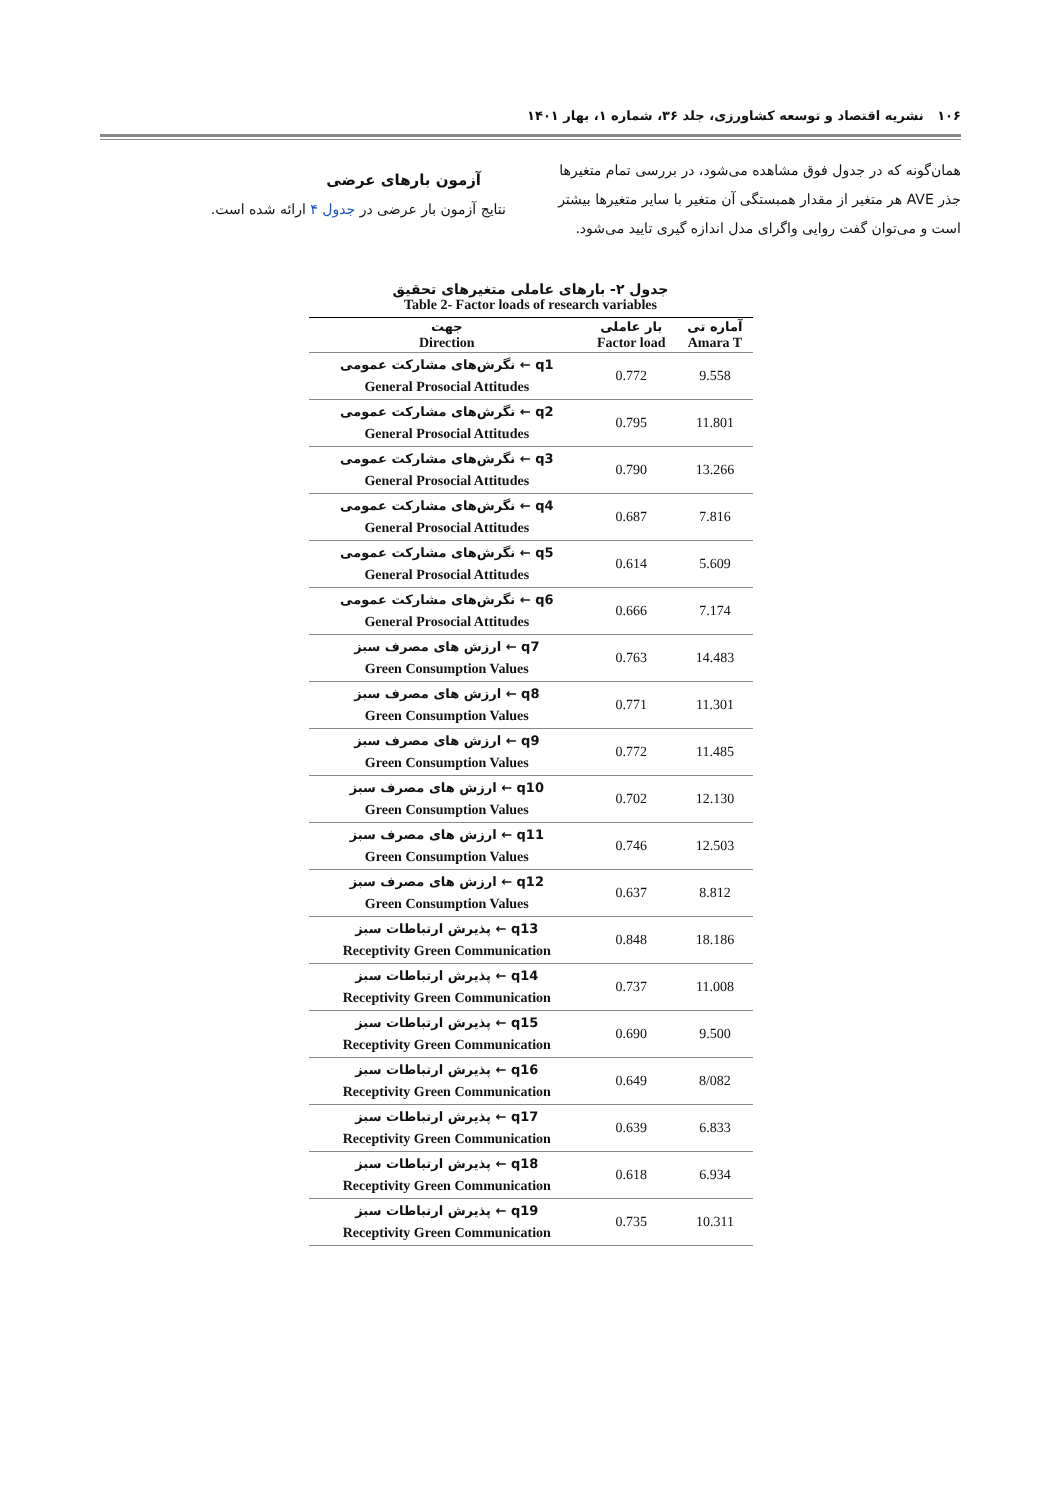۱۰۶ نشریه اقتصاد و توسعه کشاورزی، جلد ۳۶، شماره ۱، بهار ۱۴۰۱
همان‌گونه که در جدول فوق مشاهده می‌شود، در بررسی تمام متغیرها جذر AVE هر متغیر از مقدار همبستگی آن متغیر با سایر متغیرها بیشتر است و می‌توان گفت روایی واگرای مدل اندازه گیری تایید می‌شود.
آزمون بارهای عرضی
نتایج آزمون بار عرضی در جدول ۴ ارائه شده است.
جدول ۲- بارهای عاملی متغیرهای تحقیق
Table 2- Factor loads of research variables
| جهت Direction | بار عاملی Factor load | آماره تی Amara T |
| --- | --- | --- |
| نگرش‌های مشارکت عمومی ← q1 General Prosocial Attitudes | 0.772 | 9.558 |
| نگرش‌های مشارکت عمومی ← q2 General Prosocial Attitudes | 0.795 | 11.801 |
| نگرش‌های مشارکت عمومی ← q3 General Prosocial Attitudes | 0.790 | 13.266 |
| نگرش‌های مشارکت عمومی ← q4 General Prosocial Attitudes | 0.687 | 7.816 |
| نگرش‌های مشارکت عمومی ← q5 General Prosocial Attitudes | 0.614 | 5.609 |
| نگرش‌های مشارکت عمومی ← q6 General Prosocial Attitudes | 0.666 | 7.174 |
| ارزش های مصرف سبز ← q7 Green Consumption Values | 0.763 | 14.483 |
| ارزش های مصرف سبز ← q8 Green Consumption Values | 0.771 | 11.301 |
| ارزش های مصرف سبز ← q9 Green Consumption Values | 0.772 | 11.485 |
| ارزش های مصرف سبز ← q10 Green Consumption Values | 0.702 | 12.130 |
| ارزش های مصرف سبز ← q11 Green Consumption Values | 0.746 | 12.503 |
| ارزش های مصرف سبز ← q12 Green Consumption Values | 0.637 | 8.812 |
| پذیرش ارتباطات سبز ← q13 Receptivity Green Communication | 0.848 | 18.186 |
| پذیرش ارتباطات سبز ← q14 Receptivity Green Communication | 0.737 | 11.008 |
| پذیرش ارتباطات سبز ← q15 Receptivity Green Communication | 0.690 | 9.500 |
| پذیرش ارتباطات سبز ← q16 Receptivity Green Communication | 0.649 | 8/082 |
| پذیرش ارتباطات سبز ← q17 Receptivity Green Communication | 0.639 | 6.833 |
| پذیرش ارتباطات سبز ← q18 Receptivity Green Communication | 0.618 | 6.934 |
| پذیرش ارتباطات سبز ← q19 Receptivity Green Communication | 0.735 | 10.311 |